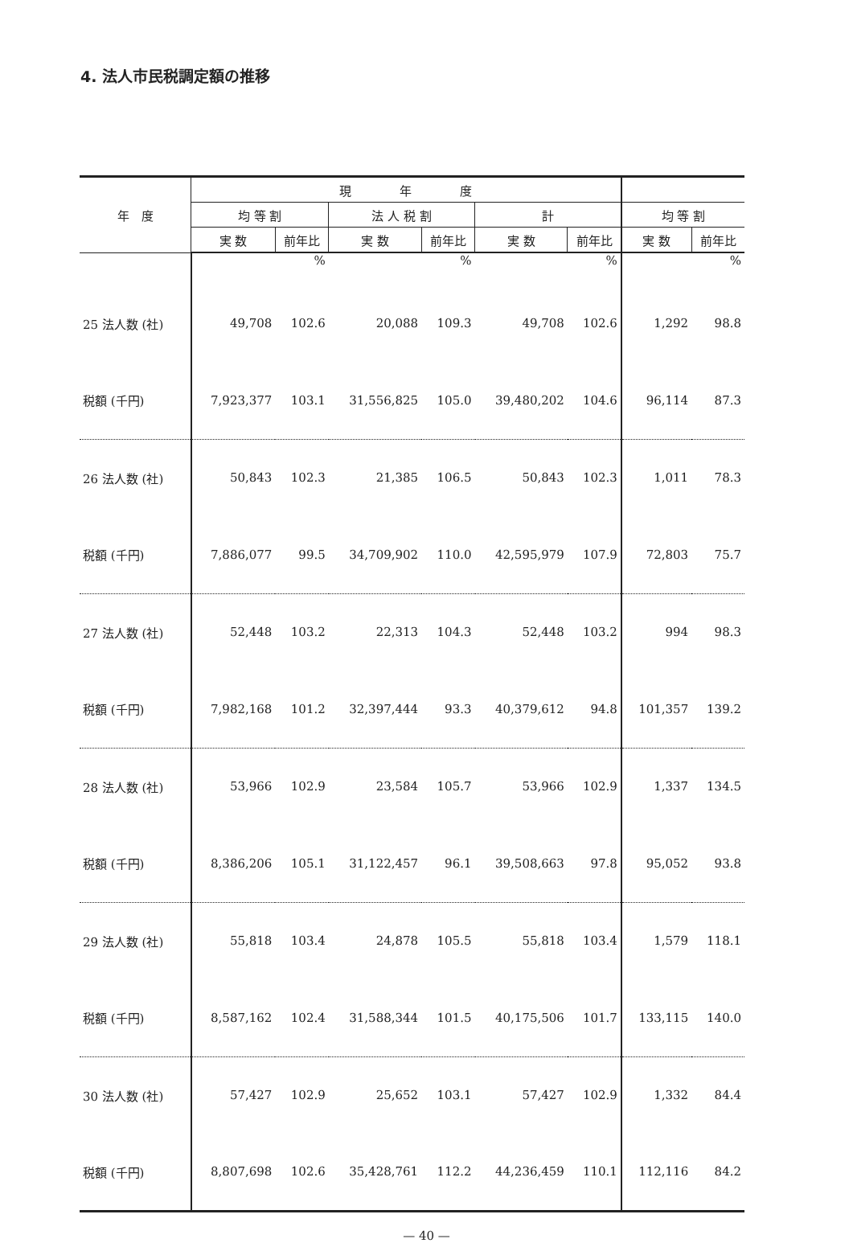4. 法人市民税調定額の推移
| 年 度 | 現 年 度 | | | | | | | |
| --- | --- | --- | --- | --- | --- | --- | --- | --- |
| | 均 等 割 | | 法 人 税 割 | | 計 | | 均 等 割 | |
| | 実 数 | 前年比 | 実 数 | 前年比 | 実 数 | 前年比 | 実 数 | 前年比 |
| | | % | | % | | % | | % |
| 25 法人数 (社) | 49,708 | 102.6 | 20,088 | 109.3 | 49,708 | 102.6 | 1,292 | 98.8 |
| 税額 (千円) | 7,923,377 | 103.1 | 31,556,825 | 105.0 | 39,480,202 | 104.6 | 96,114 | 87.3 |
| 26 法人数 (社) | 50,843 | 102.3 | 21,385 | 106.5 | 50,843 | 102.3 | 1,011 | 78.3 |
| 税額 (千円) | 7,886,077 | 99.5 | 34,709,902 | 110.0 | 42,595,979 | 107.9 | 72,803 | 75.7 |
| 27 法人数 (社) | 52,448 | 103.2 | 22,313 | 104.3 | 52,448 | 103.2 | 994 | 98.3 |
| 税額 (千円) | 7,982,168 | 101.2 | 32,397,444 | 93.3 | 40,379,612 | 94.8 | 101,357 | 139.2 |
| 28 法人数 (社) | 53,966 | 102.9 | 23,584 | 105.7 | 53,966 | 102.9 | 1,337 | 134.5 |
| 税額 (千円) | 8,386,206 | 105.1 | 31,122,457 | 96.1 | 39,508,663 | 97.8 | 95,052 | 93.8 |
| 29 法人数 (社) | 55,818 | 103.4 | 24,878 | 105.5 | 55,818 | 103.4 | 1,579 | 118.1 |
| 税額 (千円) | 8,587,162 | 102.4 | 31,588,344 | 101.5 | 40,175,506 | 101.7 | 133,115 | 140.0 |
| 30 法人数 (社) | 57,427 | 102.9 | 25,652 | 103.1 | 57,427 | 102.9 | 1,332 | 84.4 |
| 税額 (千円) | 8,807,698 | 102.6 | 35,428,761 | 112.2 | 44,236,459 | 110.1 | 112,116 | 84.2 |
— 40 —